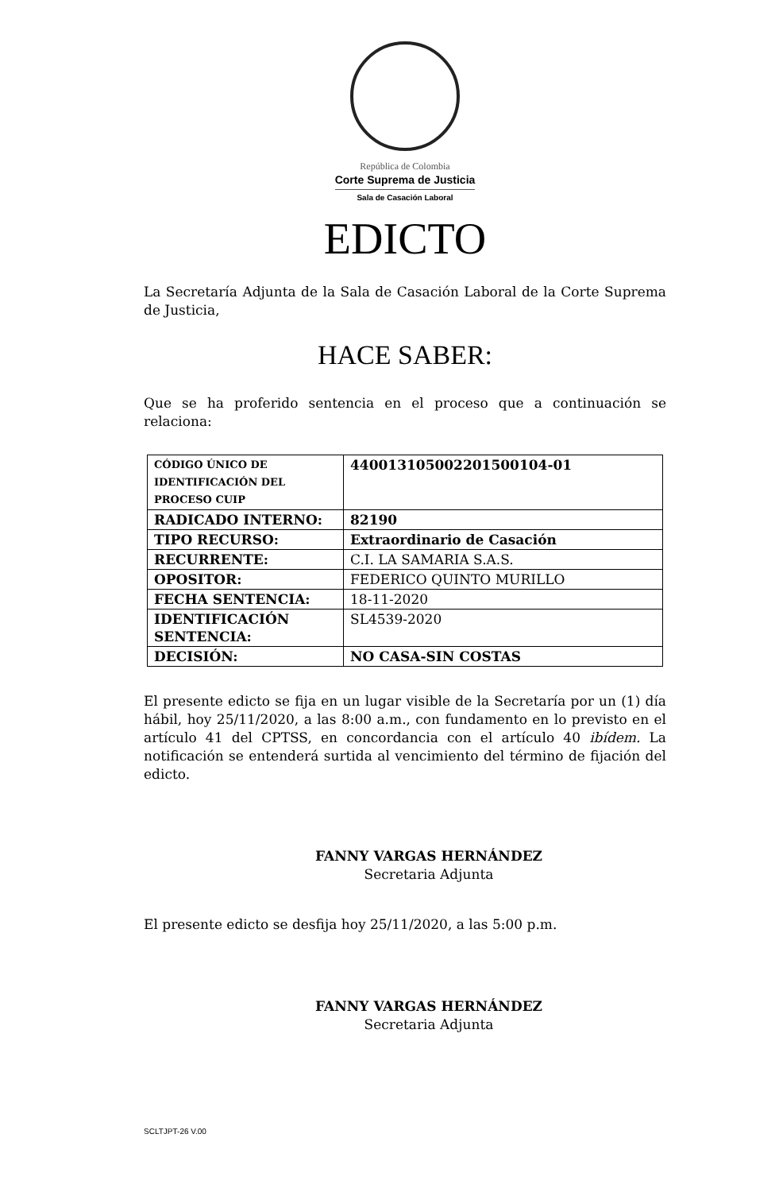República de Colombia
Corte Suprema de Justicia
Sala de Casación Laboral
EDICTO
La Secretaría Adjunta de la Sala de Casación Laboral de la Corte Suprema de Justicia,
HACE SABER:
Que se ha proferido sentencia en el proceso que a continuación se relaciona:
| CÓDIGO ÚNICO DE IDENTIFICACIÓN DEL PROCESO CUIP | 44001310500220150010​4-01 |
| RADICADO INTERNO: | 82190 |
| TIPO RECURSO: | Extraordinario de Casación |
| RECURRENTE: | C.I. LA SAMARIA S.A.S. |
| OPOSITOR: | FEDERICO QUINTO MURILLO |
| FECHA SENTENCIA: | 18-11-2020 |
| IDENTIFICACIÓN SENTENCIA: | SL4539-2020 |
| DECISIÓN: | NO CASA-SIN COSTAS |
El presente edicto se fija en un lugar visible de la Secretaría por un (1) día hábil, hoy 25/11/2020, a las 8:00 a.m., con fundamento en lo previsto en el artículo 41 del CPTSS, en concordancia con el artículo 40 ibídem. La notificación se entenderá surtida al vencimiento del término de fijación del edicto.
FANNY VARGAS HERNÁNDEZ
Secretaria Adjunta
El presente edicto se desfija hoy 25/11/2020, a las 5:00 p.m.
FANNY VARGAS HERNÁNDEZ
Secretaria Adjunta
SCLTJPT-26 V.00